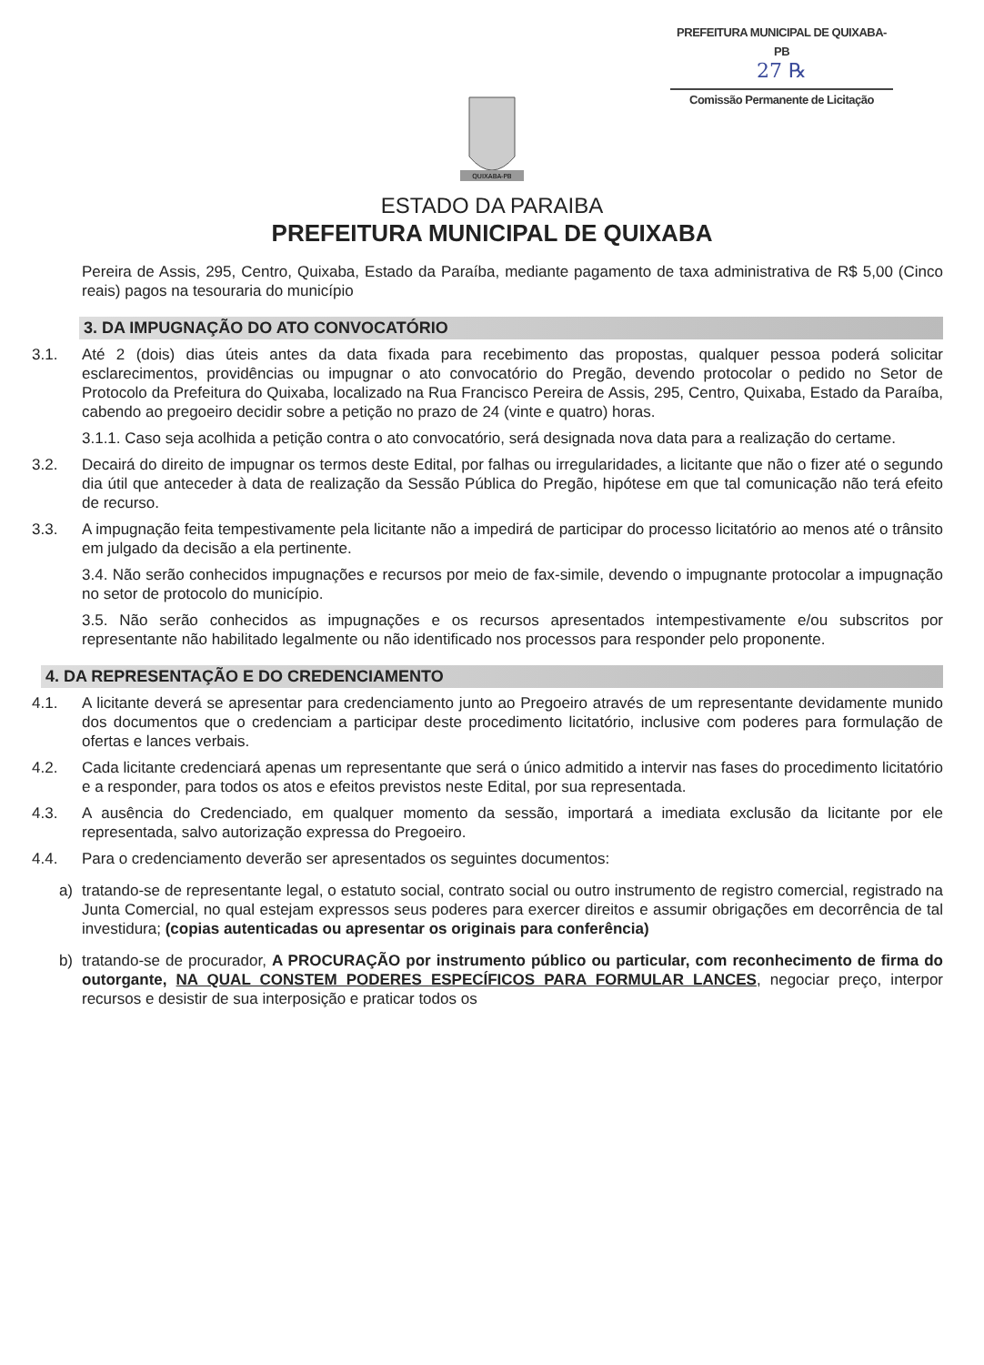PREFEITURA MUNICIPAL DE QUIXABA-PB
27 ℞
Comissão Permanente de Licitação
QUIXABA-PB
ESTADO DA PARAIBA
PREFEITURA MUNICIPAL DE QUIXABA
Pereira de Assis, 295, Centro, Quixaba, Estado da Paraíba, mediante pagamento de taxa administrativa de R$ 5,00 (Cinco reais) pagos na tesouraria do município
3. DA IMPUGNAÇÃO DO ATO CONVOCATÓRIO
3.1. Até 2 (dois) dias úteis antes da data fixada para recebimento das propostas, qualquer pessoa poderá solicitar esclarecimentos, providências ou impugnar o ato convocatório do Pregão, devendo protocolar o pedido no Setor de Protocolo da Prefeitura do Quixaba, localizado na Rua Francisco Pereira de Assis, 295, Centro, Quixaba, Estado da Paraíba, cabendo ao pregoeiro decidir sobre a petição no prazo de 24 (vinte e quatro) horas.
3.1.1. Caso seja acolhida a petição contra o ato convocatório, será designada nova data para a realização do certame.
3.2. Decairá do direito de impugnar os termos deste Edital, por falhas ou irregularidades, a licitante que não o fizer até o segundo dia útil que anteceder à data de realização da Sessão Pública do Pregão, hipótese em que tal comunicação não terá efeito de recurso.
3.3. A impugnação feita tempestivamente pela licitante não a impedirá de participar do processo licitatório ao menos até o trânsito em julgado da decisão a ela pertinente.
3.4. Não serão conhecidos impugnações e recursos por meio de fax-simile, devendo o impugnante protocolar a impugnação no setor de protocolo do município.
3.5. Não serão conhecidos as impugnações e os recursos apresentados intempestivamente e/ou subscritos por representante não habilitado legalmente ou não identificado nos processos para responder pelo proponente.
4. DA REPRESENTAÇÃO E DO CREDENCIAMENTO
4.1. A licitante deverá se apresentar para credenciamento junto ao Pregoeiro através de um representante devidamente munido dos documentos que o credenciam a participar deste procedimento licitatório, inclusive com poderes para formulação de ofertas e lances verbais.
4.2. Cada licitante credenciará apenas um representante que será o único admitido a intervir nas fases do procedimento licitatório e a responder, para todos os atos e efeitos previstos neste Edital, por sua representada.
4.3. A ausência do Credenciado, em qualquer momento da sessão, importará a imediata exclusão da licitante por ele representada, salvo autorização expressa do Pregoeiro.
4.4. Para o credenciamento deverão ser apresentados os seguintes documentos:
a) tratando-se de representante legal, o estatuto social, contrato social ou outro instrumento de registro comercial, registrado na Junta Comercial, no qual estejam expressos seus poderes para exercer direitos e assumir obrigações em decorrência de tal investidura; (copias autenticadas ou apresentar os originais para conferência)
b) tratando-se de procurador, A PROCURAÇÃO por instrumento público ou particular, com reconhecimento de firma do outorgante, NA QUAL CONSTEM PODERES ESPECÍFICOS PARA FORMULAR LANCES, negociar preço, interpor recursos e desistir de sua interposição e praticar todos os